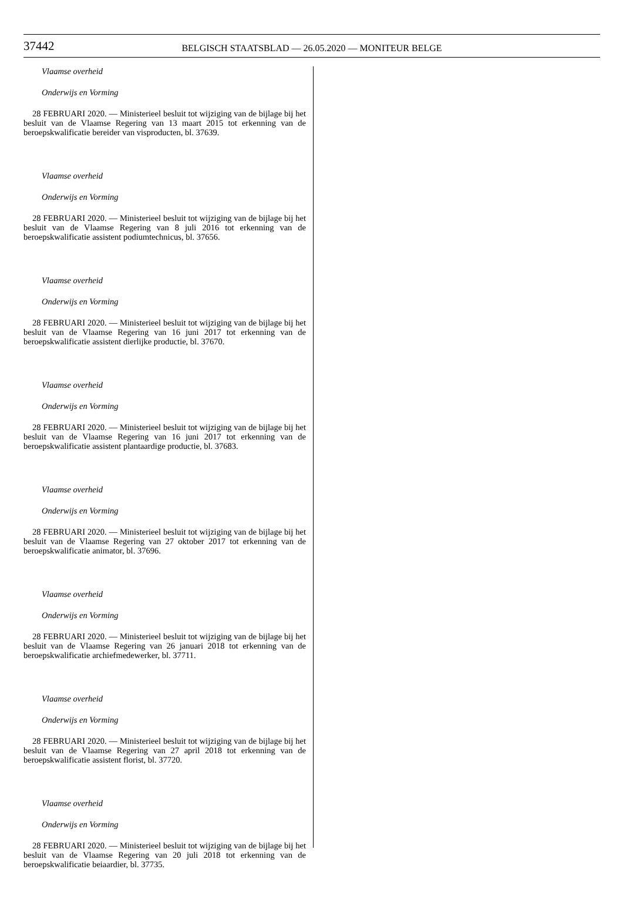37442
BELGISCH STAATSBLAD — 26.05.2020 — MONITEUR BELGE
Vlaamse overheid
Onderwijs en Vorming
28 FEBRUARI 2020. — Ministerieel besluit tot wijziging van de bijlage bij het besluit van de Vlaamse Regering van 13 maart 2015 tot erkenning van de beroepskwalificatie bereider van visproducten, bl. 37639.
Vlaamse overheid
Onderwijs en Vorming
28 FEBRUARI 2020. — Ministerieel besluit tot wijziging van de bijlage bij het besluit van de Vlaamse Regering van 8 juli 2016 tot erkenning van de beroepskwalificatie assistent podiumtechnicus, bl. 37656.
Vlaamse overheid
Onderwijs en Vorming
28 FEBRUARI 2020. — Ministerieel besluit tot wijziging van de bijlage bij het besluit van de Vlaamse Regering van 16 juni 2017 tot erkenning van de beroepskwalificatie assistent dierlijke productie, bl. 37670.
Vlaamse overheid
Onderwijs en Vorming
28 FEBRUARI 2020. — Ministerieel besluit tot wijziging van de bijlage bij het besluit van de Vlaamse Regering van 16 juni 2017 tot erkenning van de beroepskwalificatie assistent plantaardige productie, bl. 37683.
Vlaamse overheid
Onderwijs en Vorming
28 FEBRUARI 2020. — Ministerieel besluit tot wijziging van de bijlage bij het besluit van de Vlaamse Regering van 27 oktober 2017 tot erkenning van de beroepskwalificatie animator, bl. 37696.
Vlaamse overheid
Onderwijs en Vorming
28 FEBRUARI 2020. — Ministerieel besluit tot wijziging van de bijlage bij het besluit van de Vlaamse Regering van 26 januari 2018 tot erkenning van de beroepskwalificatie archiefmedewerker, bl. 37711.
Vlaamse overheid
Onderwijs en Vorming
28 FEBRUARI 2020. — Ministerieel besluit tot wijziging van de bijlage bij het besluit van de Vlaamse Regering van 27 april 2018 tot erkenning van de beroepskwalificatie assistent florist, bl. 37720.
Vlaamse overheid
Onderwijs en Vorming
28 FEBRUARI 2020. — Ministerieel besluit tot wijziging van de bijlage bij het besluit van de Vlaamse Regering van 20 juli 2018 tot erkenning van de beroepskwalificatie beiaardier, bl. 37735.